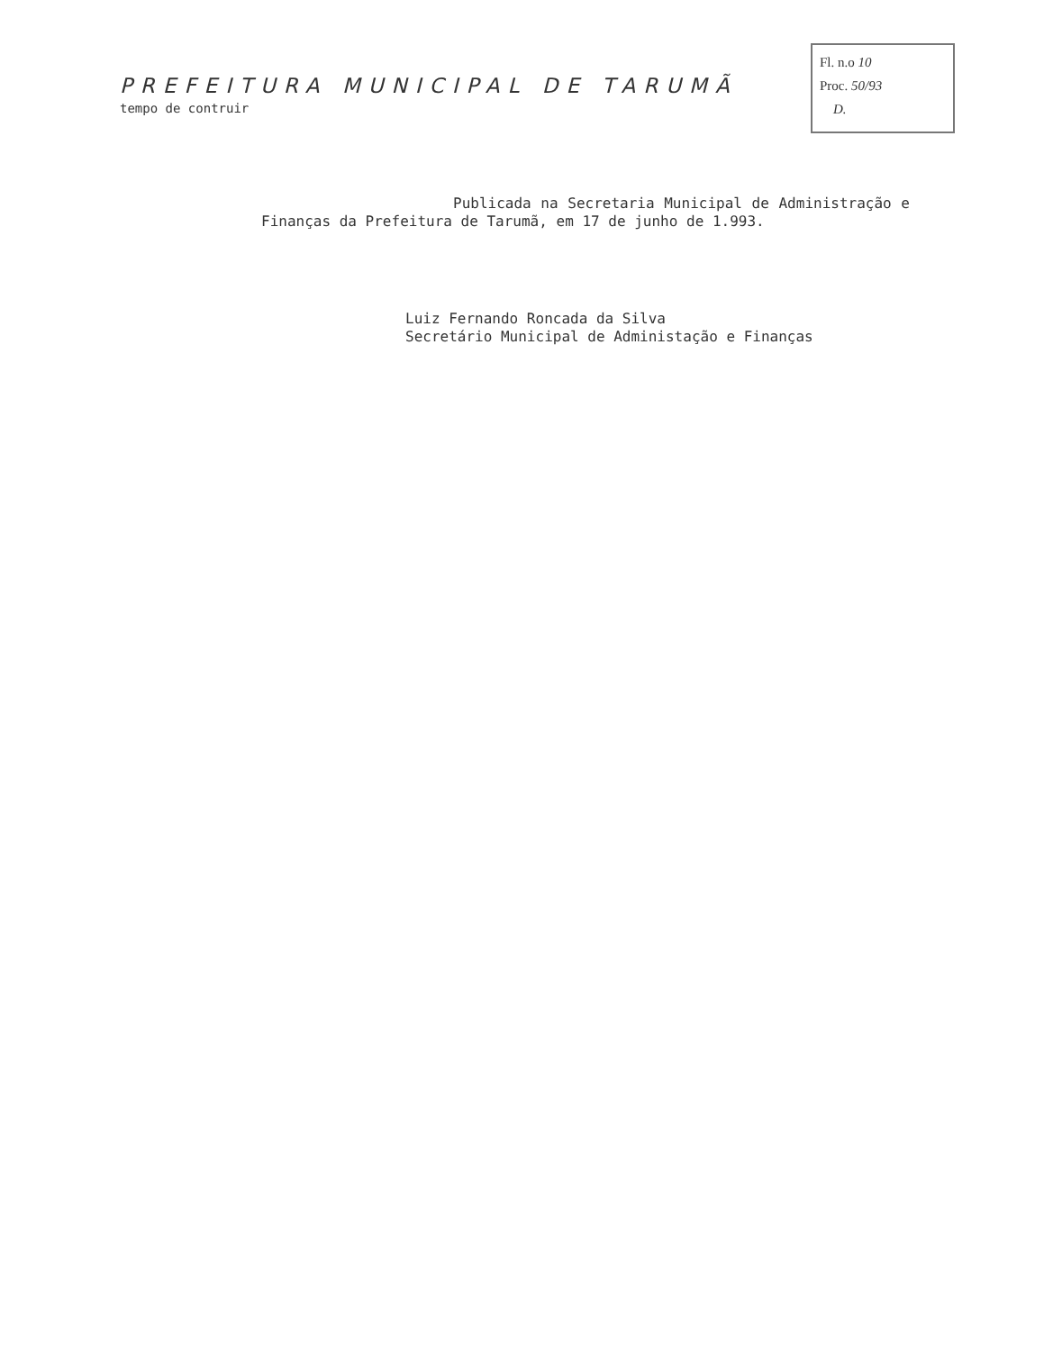Fl. n.o 10
Proc. 50/93
D.
PREFEITURA MUNICIPAL DE TARUMÃ
tempo de contruir
Publicada na Secretaria Municipal de Administração e Finanças da Prefeitura de Tarumã, em 17 de junho de 1.993.
Luiz Fernando Roncada da Silva
Secretário Municipal de Administação e Finanças